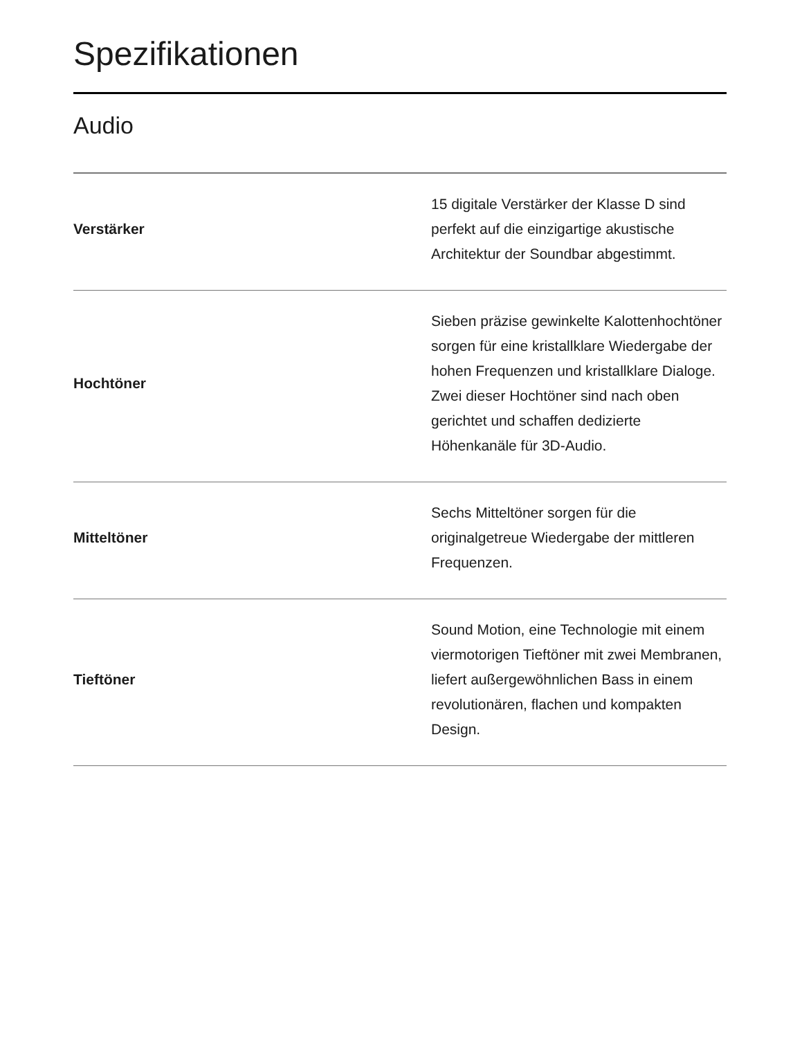Spezifikationen
Audio
| Verstärker | 15 digitale Verstärker der Klasse D sind perfekt auf die einzigartige akustische Architektur der Soundbar abgestimmt. |
| Hochtöner | Sieben präzise gewinkelte Kalottenhochtöner sorgen für eine kristallklare Wiedergabe der hohen Frequenzen und kristallklare Dialoge. Zwei dieser Hochtöner sind nach oben gerichtet und schaffen dedizierte Höhenkanäle für 3D-Audio. |
| Mitteltöner | Sechs Mitteltöner sorgen für die originalgetreue Wiedergabe der mittleren Frequenzen. |
| Tieftöner | Sound Motion, eine Technologie mit einem viermotorigen Tieftöner mit zwei Membranen, liefert außergewöhnlichen Bass in einem revolutionären, flachen und kompakten Design. |